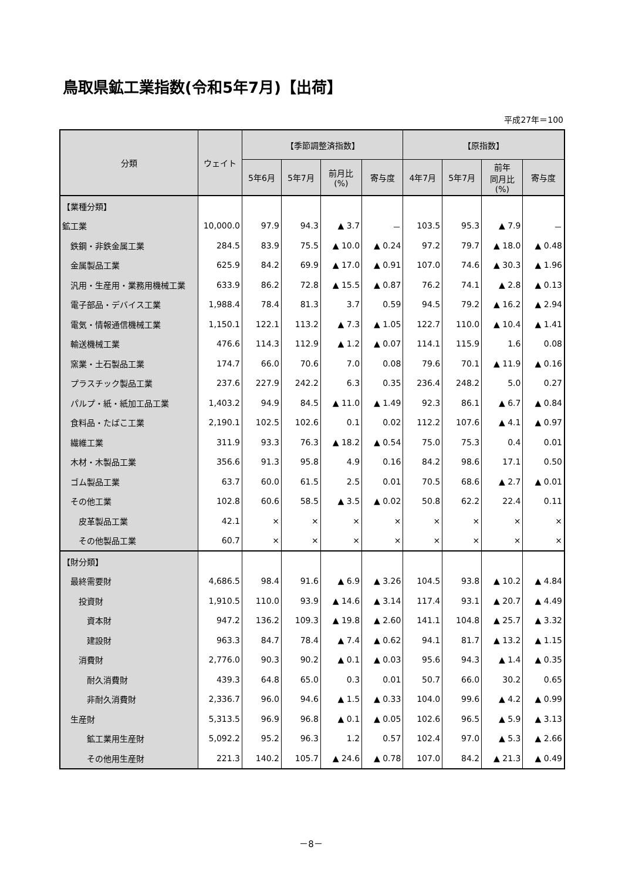鳥取県鉱工業指数(令和5年7月)【出荷】
平成27年＝100
| 分類 | ウェイト | 【季節調整済指数】 | | | | 【原指数】 | | | |
| --- | --- | --- | --- | --- | --- | --- | --- | --- | --- |
| | | 5年6月 | 5年7月 | 前月比 (%) | 寄与度 | 4年7月 | 5年7月 | 前年 同月比 (%) | 寄与度 |
| 【業種分類】 | | | | | | | | | |
| 鉱工業 | 10,000.0 | 97.9 | 94.3 | ▲ 3.7 | － | 103.5 | 95.3 | ▲ 7.9 | － |
| 鉄鋼・非鉄金属工業 | 284.5 | 83.9 | 75.5 | ▲ 10.0 | ▲ 0.24 | 97.2 | 79.7 | ▲ 18.0 | ▲ 0.48 |
| 金属製品工業 | 625.9 | 84.2 | 69.9 | ▲ 17.0 | ▲ 0.91 | 107.0 | 74.6 | ▲ 30.3 | ▲ 1.96 |
| 汎用・生産用・業務用機械工業 | 633.9 | 86.2 | 72.8 | ▲ 15.5 | ▲ 0.87 | 76.2 | 74.1 | ▲ 2.8 | ▲ 0.13 |
| 電子部品・デバイス工業 | 1,988.4 | 78.4 | 81.3 | 3.7 | 0.59 | 94.5 | 79.2 | ▲ 16.2 | ▲ 2.94 |
| 電気・情報通信機械工業 | 1,150.1 | 122.1 | 113.2 | ▲ 7.3 | ▲ 1.05 | 122.7 | 110.0 | ▲ 10.4 | ▲ 1.41 |
| 輸送機械工業 | 476.6 | 114.3 | 112.9 | ▲ 1.2 | ▲ 0.07 | 114.1 | 115.9 | 1.6 | 0.08 |
| 窯業・土石製品工業 | 174.7 | 66.0 | 70.6 | 7.0 | 0.08 | 79.6 | 70.1 | ▲ 11.9 | ▲ 0.16 |
| プラスチック製品工業 | 237.6 | 227.9 | 242.2 | 6.3 | 0.35 | 236.4 | 248.2 | 5.0 | 0.27 |
| パルプ・紙・紙加工品工業 | 1,403.2 | 94.9 | 84.5 | ▲ 11.0 | ▲ 1.49 | 92.3 | 86.1 | ▲ 6.7 | ▲ 0.84 |
| 食料品・たばこ工業 | 2,190.1 | 102.5 | 102.6 | 0.1 | 0.02 | 112.2 | 107.6 | ▲ 4.1 | ▲ 0.97 |
| 繊維工業 | 311.9 | 93.3 | 76.3 | ▲ 18.2 | ▲ 0.54 | 75.0 | 75.3 | 0.4 | 0.01 |
| 木材・木製品工業 | 356.6 | 91.3 | 95.8 | 4.9 | 0.16 | 84.2 | 98.6 | 17.1 | 0.50 |
| ゴム製品工業 | 63.7 | 60.0 | 61.5 | 2.5 | 0.01 | 70.5 | 68.6 | ▲ 2.7 | ▲ 0.01 |
| その他工業 | 102.8 | 60.6 | 58.5 | ▲ 3.5 | ▲ 0.02 | 50.8 | 62.2 | 22.4 | 0.11 |
| 皮革製品工業 | 42.1 | × | × | × | × | × | × | × | × |
| その他製品工業 | 60.7 | × | × | × | × | × | × | × | × |
| 【財分類】 | | | | | | | | | |
| 最終需要財 | 4,686.5 | 98.4 | 91.6 | ▲ 6.9 | ▲ 3.26 | 104.5 | 93.8 | ▲ 10.2 | ▲ 4.84 |
| 投資財 | 1,910.5 | 110.0 | 93.9 | ▲ 14.6 | ▲ 3.14 | 117.4 | 93.1 | ▲ 20.7 | ▲ 4.49 |
| 資本財 | 947.2 | 136.2 | 109.3 | ▲ 19.8 | ▲ 2.60 | 141.1 | 104.8 | ▲ 25.7 | ▲ 3.32 |
| 建設財 | 963.3 | 84.7 | 78.4 | ▲ 7.4 | ▲ 0.62 | 94.1 | 81.7 | ▲ 13.2 | ▲ 1.15 |
| 消費財 | 2,776.0 | 90.3 | 90.2 | ▲ 0.1 | ▲ 0.03 | 95.6 | 94.3 | ▲ 1.4 | ▲ 0.35 |
| 耐久消費財 | 439.3 | 64.8 | 65.0 | 0.3 | 0.01 | 50.7 | 66.0 | 30.2 | 0.65 |
| 非耐久消費財 | 2,336.7 | 96.0 | 94.6 | ▲ 1.5 | ▲ 0.33 | 104.0 | 99.6 | ▲ 4.2 | ▲ 0.99 |
| 生産財 | 5,313.5 | 96.9 | 96.8 | ▲ 0.1 | ▲ 0.05 | 102.6 | 96.5 | ▲ 5.9 | ▲ 3.13 |
| 鉱工業用生産財 | 5,092.2 | 95.2 | 96.3 | 1.2 | 0.57 | 102.4 | 97.0 | ▲ 5.3 | ▲ 2.66 |
| その他用生産財 | 221.3 | 140.2 | 105.7 | ▲ 24.6 | ▲ 0.78 | 107.0 | 84.2 | ▲ 21.3 | ▲ 0.49 |
－8－